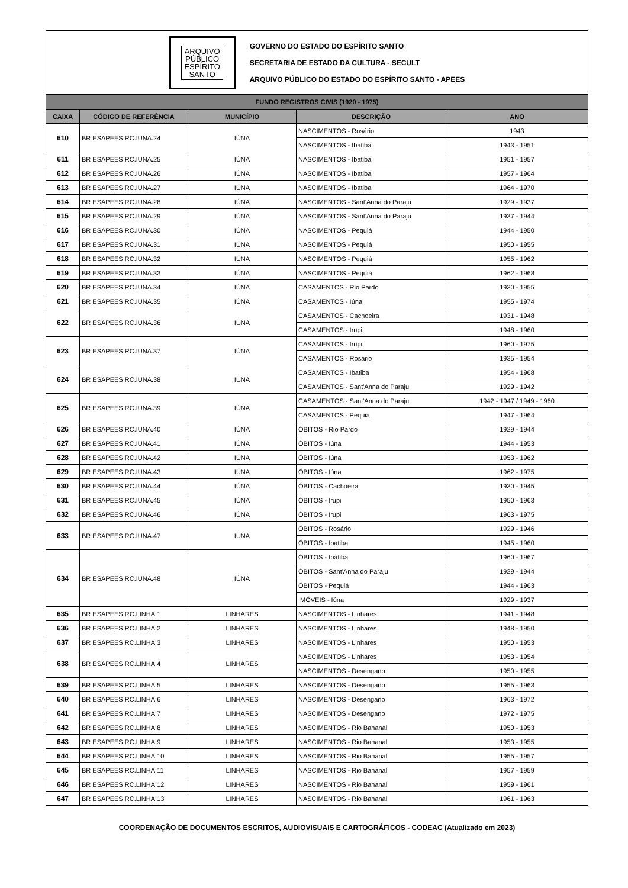ARQUIVO
PÚBLICO
ESPÍRITO
SANTO
GOVERNO DO ESTADO DO ESPÍRITO SANTO
SECRETARIA DE ESTADO DA CULTURA - SECULT
ARQUIVO PÚBLICO DO ESTADO DO ESPÍRITO SANTO - APEES
| FUNDO REGISTROS CIVIS (1920 - 1975) | | | | |
| --- | --- | --- | --- | --- |
| CAIXA | CÓDIGO DE REFERÊNCIA | MUNICÍPIO | DESCRIÇÃO | ANO |
| 610 | BR ESAPEES RC.IUNA.24 | IÚNA | NASCIMENTOS - Rosário | 1943 |
| | | | NASCIMENTOS - Ibatiba | 1943 - 1951 |
| 611 | BR ESAPEES RC.IUNA.25 | IÚNA | NASCIMENTOS - Ibatiba | 1951 - 1957 |
| 612 | BR ESAPEES RC.IUNA.26 | IÚNA | NASCIMENTOS - Ibatiba | 1957 - 1964 |
| 613 | BR ESAPEES RC.IUNA.27 | IÚNA | NASCIMENTOS - Ibatiba | 1964 - 1970 |
| 614 | BR ESAPEES RC.IUNA.28 | IÚNA | NASCIMENTOS - Sant'Anna do Paraju | 1929 - 1937 |
| 615 | BR ESAPEES RC.IUNA.29 | IÚNA | NASCIMENTOS - Sant'Anna do Paraju | 1937 - 1944 |
| 616 | BR ESAPEES RC.IUNA.30 | IÚNA | NASCIMENTOS - Pequiá | 1944 - 1950 |
| 617 | BR ESAPEES RC.IUNA.31 | IÚNA | NASCIMENTOS - Pequiá | 1950 - 1955 |
| 618 | BR ESAPEES RC.IUNA.32 | IÚNA | NASCIMENTOS - Pequiá | 1955 - 1962 |
| 619 | BR ESAPEES RC.IUNA.33 | IÚNA | NASCIMENTOS - Pequiá | 1962 - 1968 |
| 620 | BR ESAPEES RC.IUNA.34 | IÚNA | CASAMENTOS - Rio Pardo | 1930 - 1955 |
| 621 | BR ESAPEES RC.IUNA.35 | IÚNA | CASAMENTOS - Iúna | 1955 - 1974 |
| 622 | BR ESAPEES RC.IUNA.36 | IÚNA | CASAMENTOS - Cachoeira | 1931 - 1948 |
| | | | CASAMENTOS - Irupi | 1948 - 1960 |
| 623 | BR ESAPEES RC.IUNA.37 | IÚNA | CASAMENTOS - Irupi | 1960 - 1975 |
| | | | CASAMENTOS - Rosário | 1935 - 1954 |
| 624 | BR ESAPEES RC.IUNA.38 | IÚNA | CASAMENTOS - Ibatiba | 1954 - 1968 |
| | | | CASAMENTOS - Sant'Anna do Paraju | 1929 - 1942 |
| 625 | BR ESAPEES RC.IUNA.39 | IÚNA | CASAMENTOS - Sant'Anna do Paraju | 1942 - 1947 / 1949 - 1960 |
| | | | CASAMENTOS - Pequiá | 1947 - 1964 |
| 626 | BR ESAPEES RC.IUNA.40 | IÚNA | ÓBITOS - Rio Pardo | 1929 - 1944 |
| 627 | BR ESAPEES RC.IUNA.41 | IÚNA | ÓBITOS - Iúna | 1944 - 1953 |
| 628 | BR ESAPEES RC.IUNA.42 | IÚNA | ÓBITOS - Iúna | 1953 - 1962 |
| 629 | BR ESAPEES RC.IUNA.43 | IÚNA | ÓBITOS - Iúna | 1962 - 1975 |
| 630 | BR ESAPEES RC.IUNA.44 | IÚNA | ÓBITOS - Cachoeira | 1930 - 1945 |
| 631 | BR ESAPEES RC.IUNA.45 | IÚNA | ÓBITOS - Irupi | 1950 - 1963 |
| 632 | BR ESAPEES RC.IUNA.46 | IÚNA | ÓBITOS - Irupi | 1963 - 1975 |
| 633 | BR ESAPEES RC.IUNA.47 | IÚNA | ÓBITOS - Rosário | 1929 - 1946 |
| | | | ÓBITOS - Ibatiba | 1945 - 1960 |
| 634 | BR ESAPEES RC.IUNA.48 | IÚNA | ÓBITOS - Ibatiba | 1960 - 1967 |
| | | | ÓBITOS - Sant'Anna do Paraju | 1929 - 1944 |
| | | | ÓBITOS - Pequiá | 1944 - 1963 |
| | | | IMÓVEIS - Iúna | 1929 - 1937 |
| 635 | BR ESAPEES RC.LINHA.1 | LINHARES | NASCIMENTOS - Linhares | 1941 - 1948 |
| 636 | BR ESAPEES RC.LINHA.2 | LINHARES | NASCIMENTOS - Linhares | 1948 - 1950 |
| 637 | BR ESAPEES RC.LINHA.3 | LINHARES | NASCIMENTOS - Linhares | 1950 - 1953 |
| 638 | BR ESAPEES RC.LINHA.4 | LINHARES | NASCIMENTOS - Linhares | 1953 - 1954 |
| | | | NASCIMENTOS - Desengano | 1950 - 1955 |
| 639 | BR ESAPEES RC.LINHA.5 | LINHARES | NASCIMENTOS - Desengano | 1955 - 1963 |
| 640 | BR ESAPEES RC.LINHA.6 | LINHARES | NASCIMENTOS - Desengano | 1963 - 1972 |
| 641 | BR ESAPEES RC.LINHA.7 | LINHARES | NASCIMENTOS - Desengano | 1972 - 1975 |
| 642 | BR ESAPEES RC.LINHA.8 | LINHARES | NASCIMENTOS - Rio Bananal | 1950 - 1953 |
| 643 | BR ESAPEES RC.LINHA.9 | LINHARES | NASCIMENTOS - Rio Bananal | 1953 - 1955 |
| 644 | BR ESAPEES RC.LINHA.10 | LINHARES | NASCIMENTOS - Rio Bananal | 1955 - 1957 |
| 645 | BR ESAPEES RC.LINHA.11 | LINHARES | NASCIMENTOS - Rio Bananal | 1957 - 1959 |
| 646 | BR ESAPEES RC.LINHA.12 | LINHARES | NASCIMENTOS - Rio Bananal | 1959 - 1961 |
| 647 | BR ESAPEES RC.LINHA.13 | LINHARES | NASCIMENTOS - Rio Bananal | 1961 - 1963 |
COORDENAÇÃO DE DOCUMENTOS ESCRITOS, AUDIOVISUAIS E CARTOGRÁFICOS - CODEAC (Atualizado em 2023)